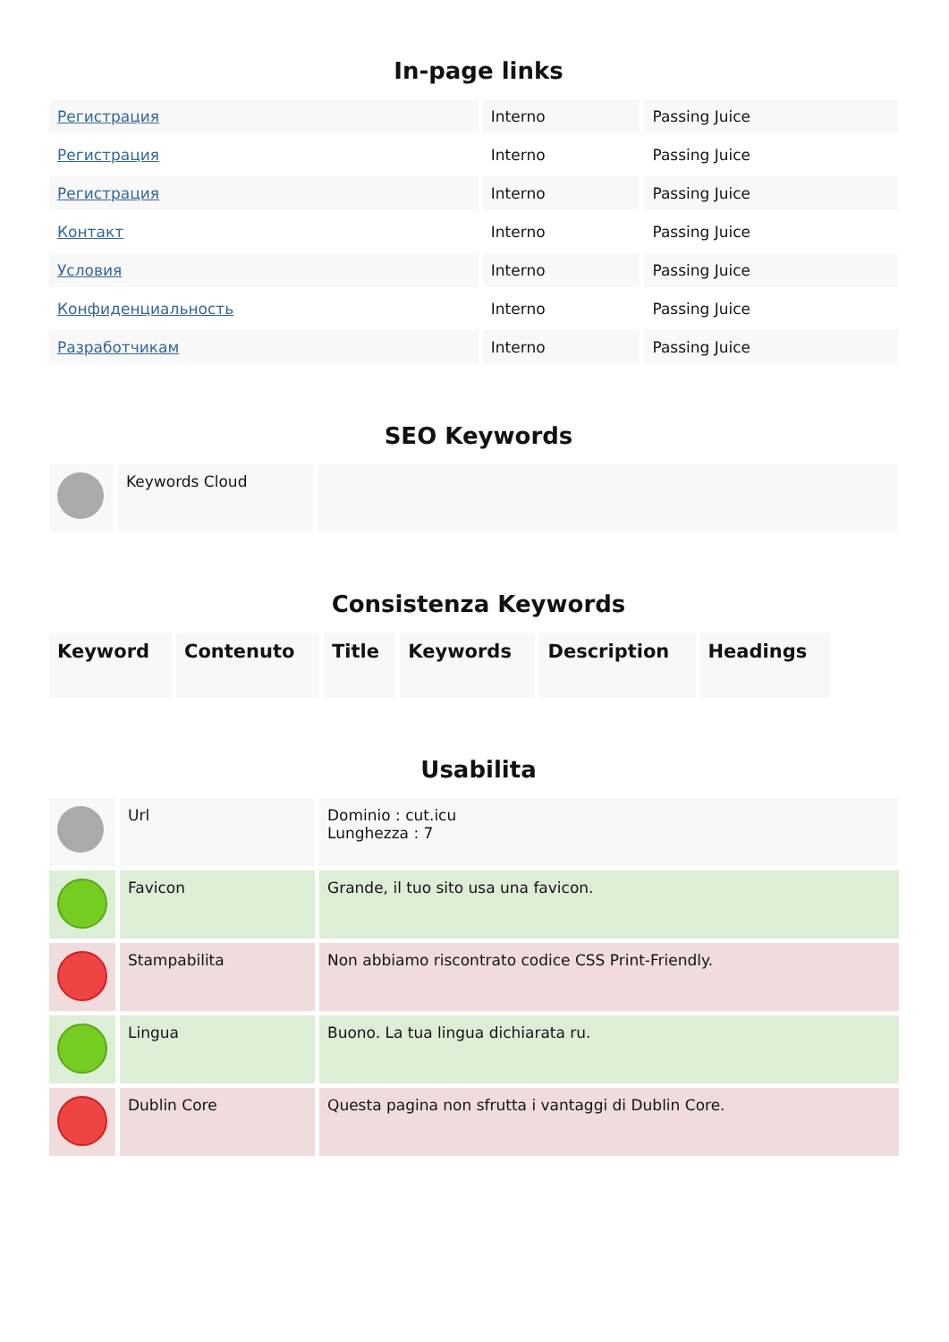In-page links
| Регистрация | Interno | Passing Juice |
| Регистрация | Interno | Passing Juice |
| Регистрация | Interno | Passing Juice |
| Контакт | Interno | Passing Juice |
| Условия | Interno | Passing Juice |
| Конфиденциальность | Interno | Passing Juice |
| Разработчикам | Interno | Passing Juice |
SEO Keywords
| | Keywords Cloud | |
Consistenza Keywords
| Keyword | Contenuto | Title | Keywords | Description | Headings |
| --- | --- | --- | --- | --- | --- |
Usabilita
| | Url | Dominio : cut.icu Lunghezza : 7 |
| | Favicon | Grande, il tuo sito usa una favicon. |
| | Stampabilita | Non abbiamo riscontrato codice CSS Print-Friendly. |
| | Lingua | Buono. La tua lingua dichiarata ru. |
| | Dublin Core | Questa pagina non sfrutta i vantaggi di Dublin Core. |